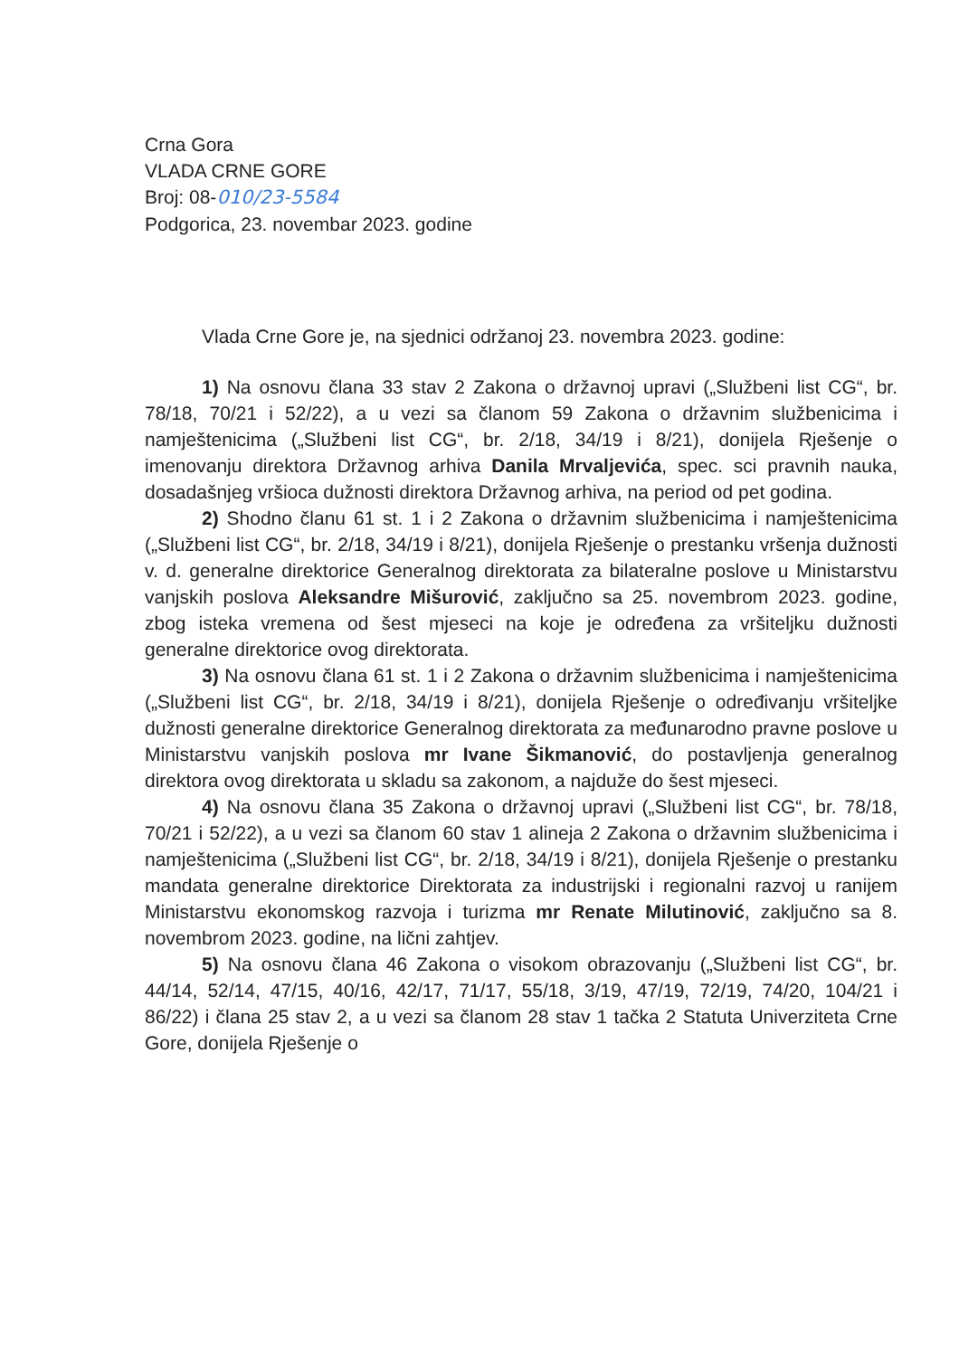Crna Gora
VLADA CRNE GORE
Broj: 08-010/23-5584
Podgorica, 23. novembar 2023. godine
Vlada Crne Gore je, na sjednici održanoj 23. novembra 2023. godine:
1) Na osnovu člana 33 stav 2 Zakona o državnoj upravi („Službeni list CG“, br. 78/18, 70/21 i 52/22), a u vezi sa članom 59 Zakona o državnim službenicima i namještenicima („Službeni list CG“, br. 2/18, 34/19 i 8/21), donijela Rješenje o imenovanju direktora Državnog arhiva Danila Mrvaljevića, spec. sci pravnih nauka, dosadašnjeg vršioca dužnosti direktora Državnog arhiva, na period od pet godina.
2) Shodno članu 61 st. 1 i 2 Zakona o državnim službenicima i namještenicima („Službeni list CG“, br. 2/18, 34/19 i 8/21), donijela Rješenje o prestanku vršenja dužnosti v. d. generalne direktorice Generalnog direktorata za bilateralne poslove u Ministarstvu vanjskih poslova Aleksandre Mišurović, zaključno sa 25. novembrom 2023. godine, zbog isteka vremena od šest mjeseci na koje je određena za vršiteljku dužnosti generalne direktorice ovog direktorata.
3) Na osnovu člana 61 st. 1 i 2 Zakona o državnim službenicima i namještenicima („Službeni list CG“, br. 2/18, 34/19 i 8/21), donijela Rješenje o određivanju vršiteljke dužnosti generalne direktorice Generalnog direktorata za međunarodno pravne poslove u Ministarstvu vanjskih poslova mr Ivane Šikmanović, do postavljenja generalnog direktora ovog direktorata u skladu sa zakonom, a najduže do šest mjeseci.
4) Na osnovu člana 35 Zakona o državnoj upravi („Službeni list CG“, br. 78/18, 70/21 i 52/22), a u vezi sa članom 60 stav 1 alineja 2 Zakona o državnim službenicima i namještenicima („Službeni list CG“, br. 2/18, 34/19 i 8/21), donijela Rješenje o prestanku mandata generalne direktorice Direktorata za industrijski i regionalni razvoj u ranijem Ministarstvu ekonomskog razvoja i turizma mr Renate Milutinović, zaključno sa 8. novembrom 2023. godine, na lični zahtjev.
5) Na osnovu člana 46 Zakona o visokom obrazovanju („Službeni list CG“, br. 44/14, 52/14, 47/15, 40/16, 42/17, 71/17, 55/18, 3/19, 47/19, 72/19, 74/20, 104/21 i 86/22) i člana 25 stav 2, a u vezi sa članom 28 stav 1 tačka 2 Statuta Univerziteta Crne Gore, donijela Rješenje o